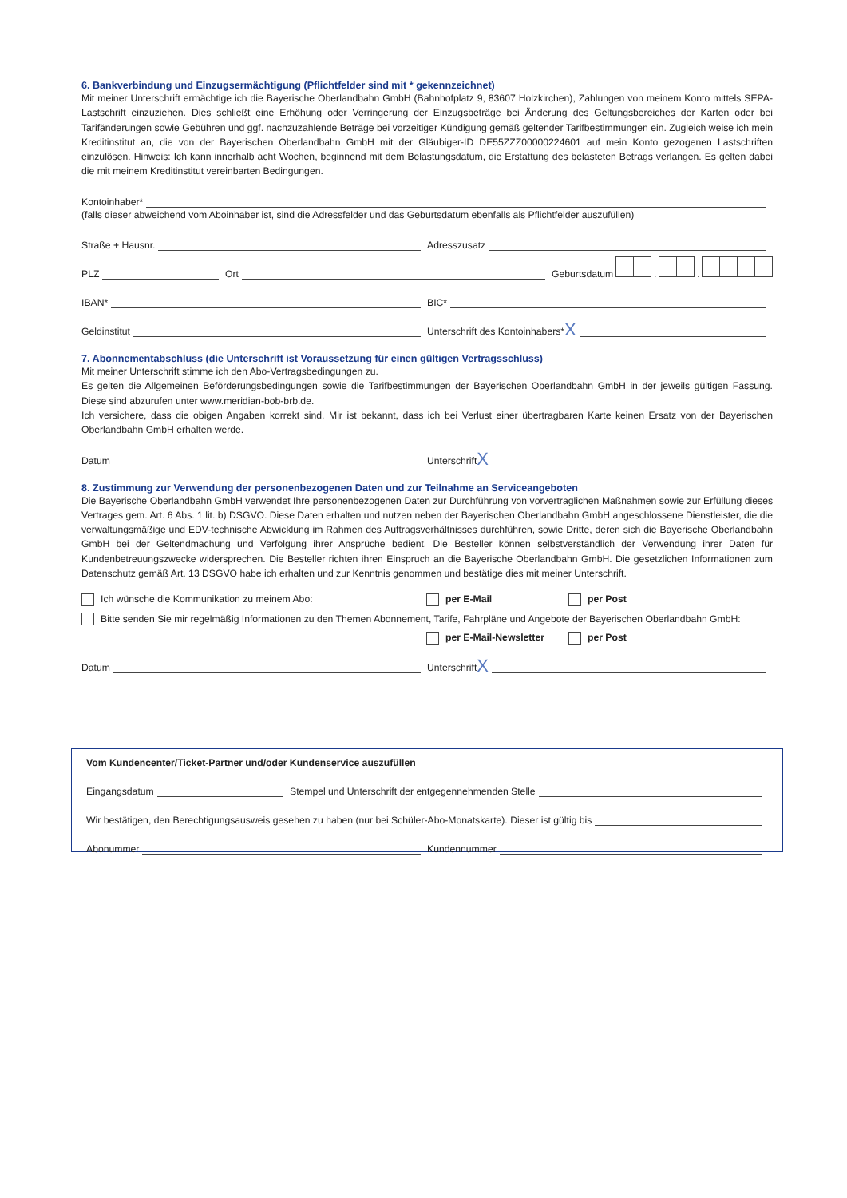6. Bankverbindung und Einzugsermächtigung (Pflichtfelder sind mit * gekennzeichnet)
Mit meiner Unterschrift ermächtige ich die Bayerische Oberlandbahn GmbH (Bahnhofplatz 9, 83607 Holzkirchen), Zahlungen von meinem Konto mittels SEPA-Lastschrift einzuziehen. Dies schließt eine Erhöhung oder Verringerung der Einzugsbeträge bei Änderung des Geltungsbereiches der Karten oder bei Tarifänderungen sowie Gebühren und ggf. nachzuzahlende Beträge bei vorzeitiger Kündigung gemäß geltender Tarifbestimmungen ein. Zugleich weise ich mein Kreditinstitut an, die von der Bayerischen Oberlandbahn GmbH mit der Gläubiger-ID DE55ZZZ00000224601 auf mein Konto gezogenen Lastschriften einzulösen. Hinweis: Ich kann innerhalb acht Wochen, beginnend mit dem Belastungsdatum, die Erstattung des belasteten Betrags verlangen. Es gelten dabei die mit meinem Kreditinstitut vereinbarten Bedingungen.
Kontoinhaber*
(falls dieser abweichend vom Aboinhaber ist, sind die Adressfelder und das Geburtsdatum ebenfalls als Pflichtfelder auszufüllen)
Straße + Hausnr.
Adresszusatz
PLZ
Ort
Geburtsdatum . .
IBAN*
BIC*
Geldinstitut
Unterschrift des Kontoinhabers* X
7. Abonnementabschluss (die Unterschrift ist Voraussetzung für einen gültigen Vertragsschluss)
Mit meiner Unterschrift stimme ich den Abo-Vertragsbedingungen zu.
Es gelten die Allgemeinen Beförderungsbedingungen sowie die Tarifbestimmungen der Bayerischen Oberlandbahn GmbH in der jeweils gültigen Fassung. Diese sind abzurufen unter www.meridian-bob-brb.de.
Ich versichere, dass die obigen Angaben korrekt sind. Mir ist bekannt, dass ich bei Verlust einer übertragbaren Karte keinen Ersatz von der Bayerischen Oberlandbahn GmbH erhalten werde.
Datum
Unterschrift X
8. Zustimmung zur Verwendung der personenbezogenen Daten und zur Teilnahme an Serviceangeboten
Die Bayerische Oberlandbahn GmbH verwendet Ihre personenbezogenen Daten zur Durchführung von vorvertraglichen Maßnahmen sowie zur Erfüllung dieses Vertrages gem. Art. 6 Abs. 1 lit. b) DSGVO. Diese Daten erhalten und nutzen neben der Bayerischen Oberlandbahn GmbH angeschlossene Dienstleister, die die verwaltungsmäßige und EDV-technische Abwicklung im Rahmen des Auftragsverhältnisses durchführen, sowie Dritte, deren sich die Bayerische Oberlandbahn GmbH bei der Geltendmachung und Verfolgung ihrer Ansprüche bedient. Die Besteller können selbstverständlich der Verwendung ihrer Daten für Kundenbetreuungszwecke widersprechen. Die Besteller richten ihren Einspruch an die Bayerische Oberlandbahn GmbH. Die gesetzlichen Informationen zum Datenschutz gemäß Art. 13 DSGVO habe ich erhalten und zur Kenntnis genommen und bestätige dies mit meiner Unterschrift.
Ich wünsche die Kommunikation zu meinem Abo: per E-Mail per Post
Bitte senden Sie mir regelmäßig Informationen zu den Themen Abonnement, Tarife, Fahrpläne und Angebote der Bayerischen Oberlandbahn GmbH:
per E-Mail-Newsletter per Post
Datum
Unterschrift X
Vom Kundencenter/Ticket-Partner und/oder Kundenservice auszufüllen
Eingangsdatum
Stempel und Unterschrift der entgegennehmenden Stelle
Wir bestätigen, den Berechtigungsausweis gesehen zu haben (nur bei Schüler-Abo-Monatskarte). Dieser ist gültig bis
Abonummer
Kundennummer